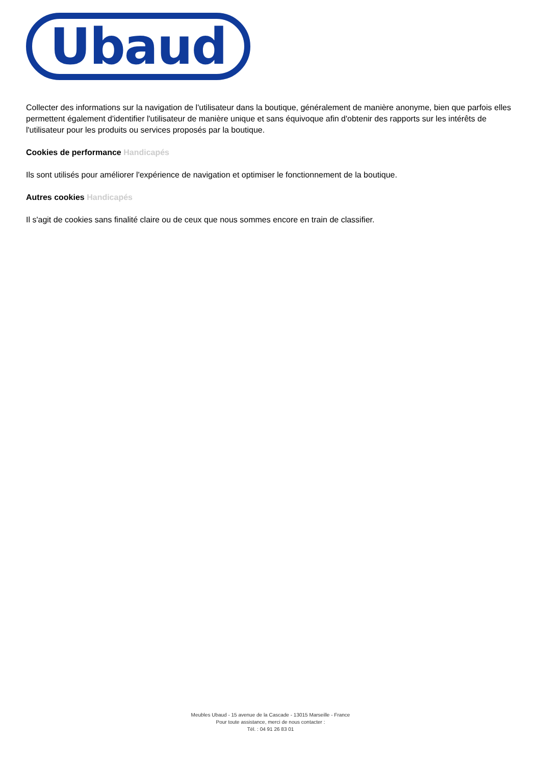Ubaud
Collecter des informations sur la navigation de l'utilisateur dans la boutique, généralement de manière anonyme, bien que parfois elles permettent également d'identifier l'utilisateur de manière unique et sans équivoque afin d'obtenir des rapports sur les intérêts de l'utilisateur pour les produits ou services proposés par la boutique.
Cookies de performance Handicapés
Ils sont utilisés pour améliorer l'expérience de navigation et optimiser le fonctionnement de la boutique.
Autres cookies Handicapés
Il s'agit de cookies sans finalité claire ou de ceux que nous sommes encore en train de classifier.
Meubles Ubaud - 15 avenue de la Cascade - 13015 Marseille - France
Pour toute assistance, merci de nous contacter :
Tél. : 04 91 26 83 01